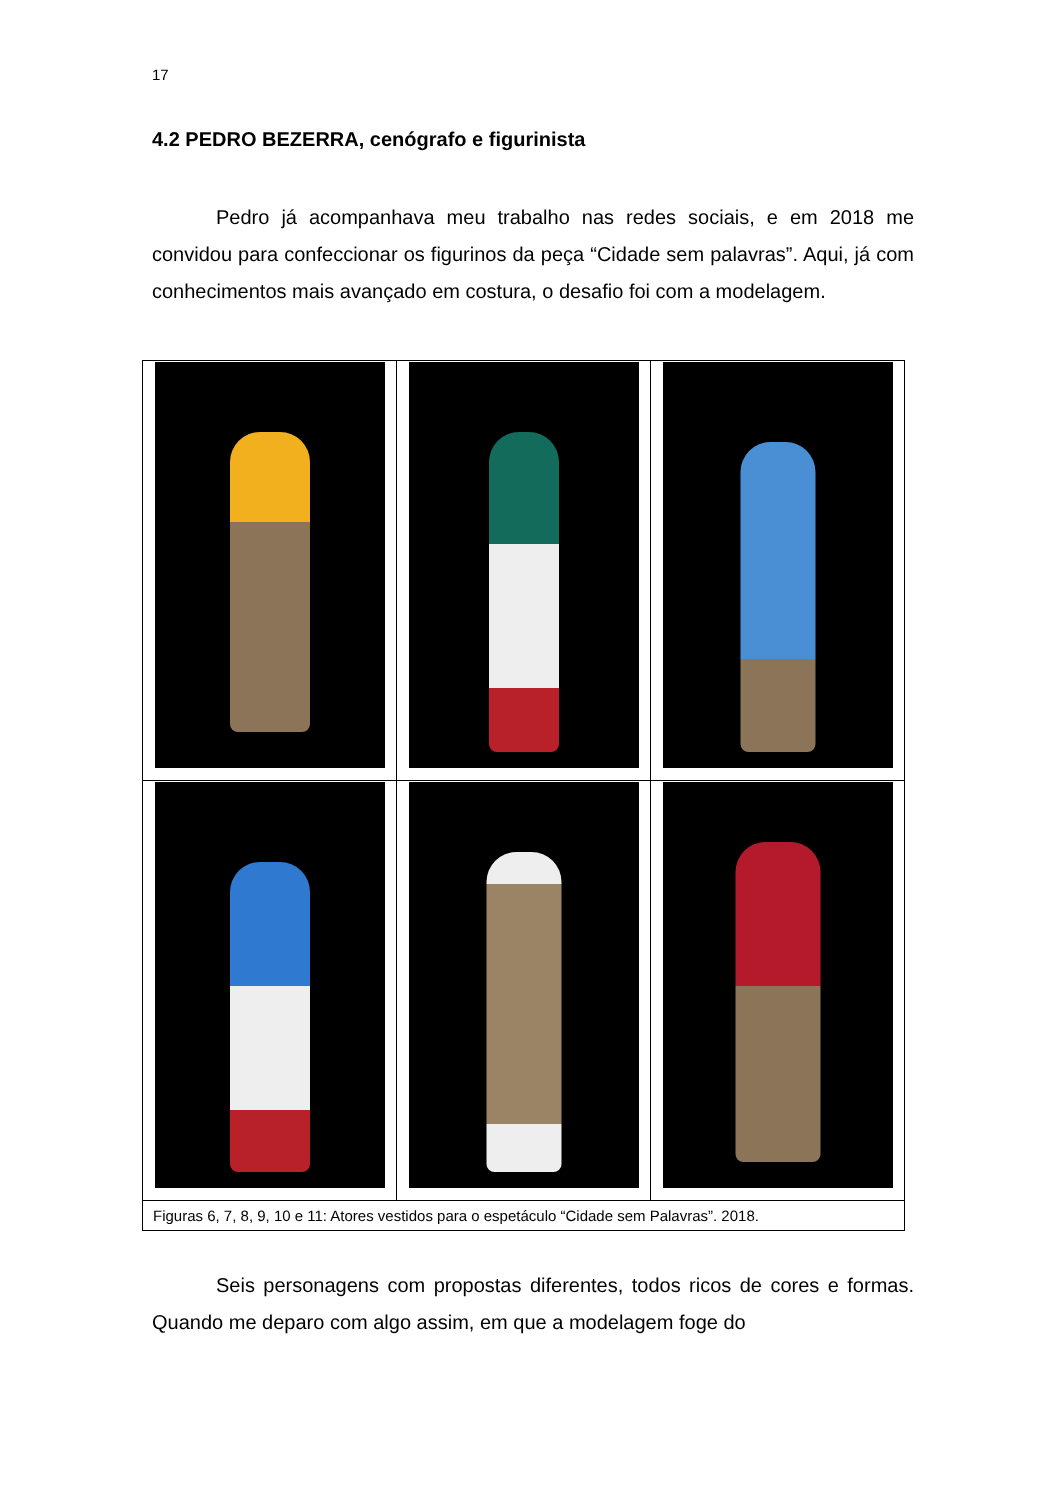17
4.2 PEDRO BEZERRA, cenógrafo e figurinista
Pedro já acompanhava meu trabalho nas redes sociais, e em 2018 me convidou para confeccionar os figurinos da peça “Cidade sem palavras”. Aqui, já com conhecimentos mais avançado em costura, o desafio foi com a modelagem.
| Figuras 6, 7, 8, 9, 10 e 11: Atores vestidos para o espetáculo “Cidade sem Palavras”. 2018. | | |
Seis personagens com propostas diferentes, todos ricos de cores e formas. Quando me deparo com algo assim, em que a modelagem foge do